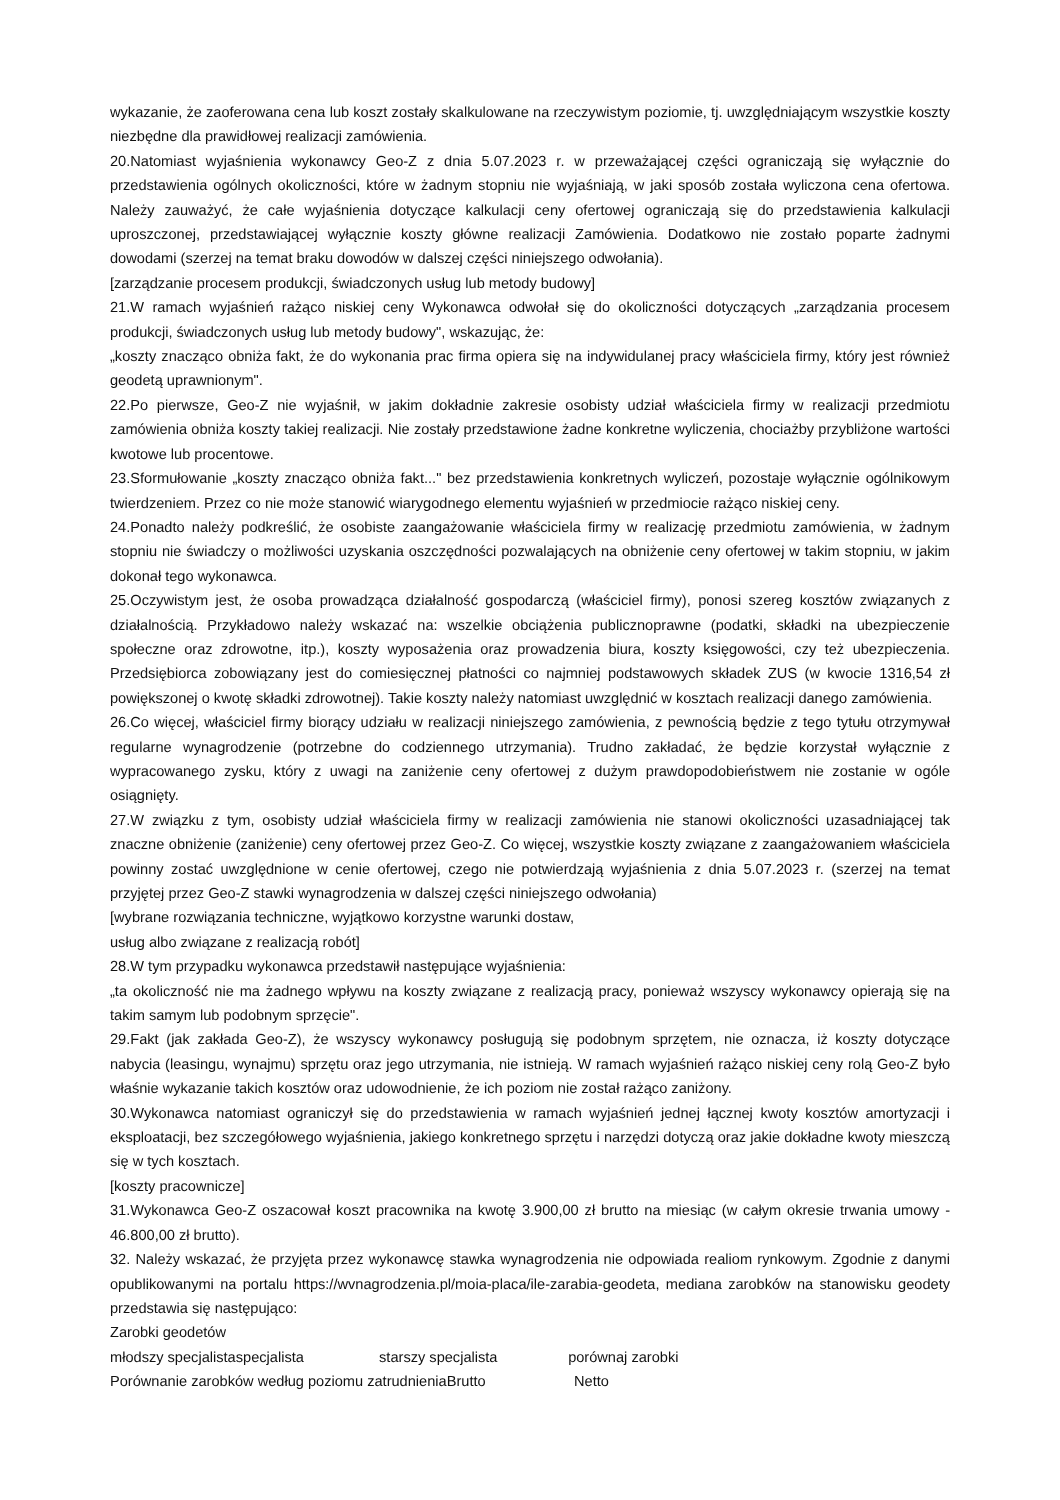wykazanie, że zaoferowana cena lub koszt zostały skalkulowane na rzeczywistym poziomie, tj. uwzględniającym wszystkie koszty niezbędne dla prawidłowej realizacji zamówienia.
20.Natomiast wyjaśnienia wykonawcy Geo-Z z dnia 5.07.2023 r. w przeważającej części ograniczają się wyłącznie do przedstawienia ogólnych okoliczności, które w żadnym stopniu nie wyjaśniają, w jaki sposób została wyliczona cena ofertowa. Należy zauważyć, że całe wyjaśnienia dotyczące kalkulacji ceny ofertowej ograniczają się do przedstawienia kalkulacji uproszczonej, przedstawiającej wyłącznie koszty główne realizacji Zamówienia. Dodatkowo nie zostało poparte żadnymi dowodami (szerzej na temat braku dowodów w dalszej części niniejszego odwołania).
[zarządzanie procesem produkcji, świadczonych usług lub metody budowy]
21.W ramach wyjaśnień rażąco niskiej ceny Wykonawca odwołał się do okoliczności dotyczących „zarządzania procesem produkcji, świadczonych usług lub metody budowy", wskazując, że:
„koszty znacząco obniża fakt, że do wykonania prac firma opiera się na indywidulanej pracy właściciela firmy, który jest również geodetą uprawnionym".
22.Po pierwsze, Geo-Z nie wyjaśnił, w jakim dokładnie zakresie osobisty udział właściciela firmy w realizacji przedmiotu zamówienia obniża koszty takiej realizacji. Nie zostały przedstawione żadne konkretne wyliczenia, chociażby przybliżone wartości kwotowe lub procentowe.
23.Sformułowanie „koszty znacząco obniża fakt..." bez przedstawienia konkretnych wyliczeń, pozostaje wyłącznie ogólnikowym twierdzeniem. Przez co nie może stanowić wiarygodnego elementu wyjaśnień w przedmiocie rażąco niskiej ceny.
24.Ponadto należy podkreślić, że osobiste zaangażowanie właściciela firmy w realizację przedmiotu zamówienia, w żadnym stopniu nie świadczy o możliwości uzyskania oszczędności pozwalających na obniżenie ceny ofertowej w takim stopniu, w jakim dokonał tego wykonawca.
25.Oczywistym jest, że osoba prowadząca działalność gospodarczą (właściciel firmy), ponosi szereg kosztów związanych z działalnością. Przykładowo należy wskazać na: wszelkie obciążenia publicznoprawne (podatki, składki na ubezpieczenie społeczne oraz zdrowotne, itp.), koszty wyposażenia oraz prowadzenia biura, koszty księgowości, czy też ubezpieczenia. Przedsiębiorca zobowiązany jest do comiesięcznej płatności co najmniej podstawowych składek ZUS (w kwocie 1316,54 zł powiększonej o kwotę składki zdrowotnej). Takie koszty należy natomiast uwzględnić w kosztach realizacji danego zamówienia.
26.Co więcej, właściciel firmy biorący udziału w realizacji niniejszego zamówienia, z pewnością będzie z tego tytułu otrzymywał regularne wynagrodzenie (potrzebne do codziennego utrzymania). Trudno zakładać, że będzie korzystał wyłącznie z wypracowanego zysku, który z uwagi na zaniżenie ceny ofertowej z dużym prawdopodobieństwem nie zostanie w ogóle osiągnięty.
27.W związku z tym, osobisty udział właściciela firmy w realizacji zamówienia nie stanowi okoliczności uzasadniającej tak znaczne obniżenie (zaniżenie) ceny ofertowej przez Geo-Z. Co więcej, wszystkie koszty związane z zaangażowaniem właściciela powinny zostać uwzględnione w cenie ofertowej, czego nie potwierdzają wyjaśnienia z dnia 5.07.2023 r. (szerzej na temat przyjętej przez Geo-Z stawki wynagrodzenia w dalszej części niniejszego odwołania)
[wybrane rozwiązania techniczne, wyjątkowo korzystne warunki dostaw,
usług albo związane z realizacją robót]
28.W tym przypadku wykonawca przedstawił następujące wyjaśnienia:
„ta okoliczność nie ma żadnego wpływu na koszty związane z realizacją pracy, ponieważ wszyscy wykonawcy opierają się na takim samym lub podobnym sprzęcie".
29.Fakt (jak zakłada Geo-Z), że wszyscy wykonawcy posługują się podobnym sprzętem, nie oznacza, iż koszty dotyczące nabycia (leasingu, wynajmu) sprzętu oraz jego utrzymania, nie istnieją. W ramach wyjaśnień rażąco niskiej ceny rolą Geo-Z było właśnie wykazanie takich kosztów oraz udowodnienie, że ich poziom nie został rażąco zaniżony.
30.Wykonawca natomiast ograniczył się do przedstawienia w ramach wyjaśnień jednej łącznej kwoty kosztów amortyzacji i eksploatacji, bez szczegółowego wyjaśnienia, jakiego konkretnego sprzętu i narzędzi dotyczą oraz jakie dokładne kwoty mieszczą się w tych kosztach.
[koszty pracownicze]
31.Wykonawca Geo-Z oszacował koszt pracownika na kwotę 3.900,00 zł brutto na miesiąc (w całym okresie trwania umowy - 46.800,00 zł brutto).
32. Należy wskazać, że przyjęta przez wykonawcę stawka wynagrodzenia nie odpowiada realiom rynkowym. Zgodnie z danymi opublikowanymi na portalu https://wvnagrodzenia.pl/moia-placa/ile-zarabia-geodeta, mediana zarobków na stanowisku geodety przedstawia się następująco:
Zarobki geodetów
młodszy specjalistaspecjalista starszy specjalista porównaj zarobki
Porównanie zarobków według poziomu zatrudnieniaBrutto Netto